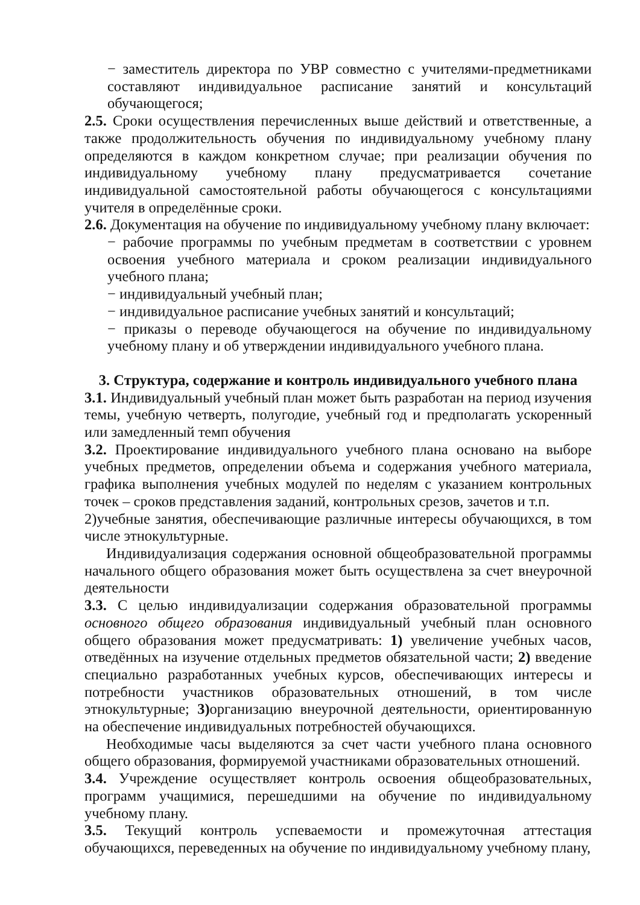− заместитель директора по УВР совместно с учителями-предметниками составляют индивидуальное расписание занятий и консультаций обучающегося;
2.5. Сроки осуществления перечисленных выше действий и ответственные, а также продолжительность обучения по индивидуальному учебному плану определяются в каждом конкретном случае; при реализации обучения по индивидуальному учебному плану предусматривается сочетание индивидуальной самостоятельной работы обучающегося с консультациями учителя в определённые сроки.
2.6. Документация на обучение по индивидуальному учебному плану включает:
− рабочие программы по учебным предметам в соответствии с уровнем освоения учебного материала и сроком реализации индивидуального учебного плана;
− индивидуальный учебный план;
− индивидуальное расписание учебных занятий и консультаций;
− приказы о переводе обучающегося на обучение по индивидуальному учебному плану и об утверждении индивидуального учебного плана.
3. Структура, содержание и контроль индивидуального учебного плана
3.1. Индивидуальный учебный план может быть разработан на период изучения темы, учебную четверть, полугодие, учебный год и предполагать ускоренный или замедленный темп обучения
3.2. Проектирование индивидуального учебного плана основано на выборе учебных предметов, определении объема и содержания учебного материала, графика выполнения учебных модулей по неделям с указанием контрольных точек – сроков представления заданий, контрольных срезов, зачетов и т.п.
2)учебные занятия, обеспечивающие различные интересы обучающихся, в том числе этнокультурные.
Индивидуализация содержания основной общеобразовательной программы начального общего образования может быть осуществлена за счет внеурочной деятельности
3.3. С целью индивидуализации содержания образовательной программы основного общего образования индивидуальный учебный план основного общего образования может предусматривать: 1) увеличение учебных часов, отведённых на изучение отдельных предметов обязательной части; 2) введение специально разработанных учебных курсов, обеспечивающих интересы и потребности участников образовательных отношений, в том числе этнокультурные; 3) организацию внеурочной деятельности, ориентированную на обеспечение индивидуальных потребностей обучающихся.
Необходимые часы выделяются за счет части учебного плана основного общего образования, формируемой участниками образовательных отношений.
3.4. Учреждение осуществляет контроль освоения общеобразовательных, программ учащимися, перешедшими на обучение по индивидуальному учебному плану.
3.5. Текущий контроль успеваемости и промежуточная аттестация обучающихся, переведенных на обучение по индивидуальному учебному плану,